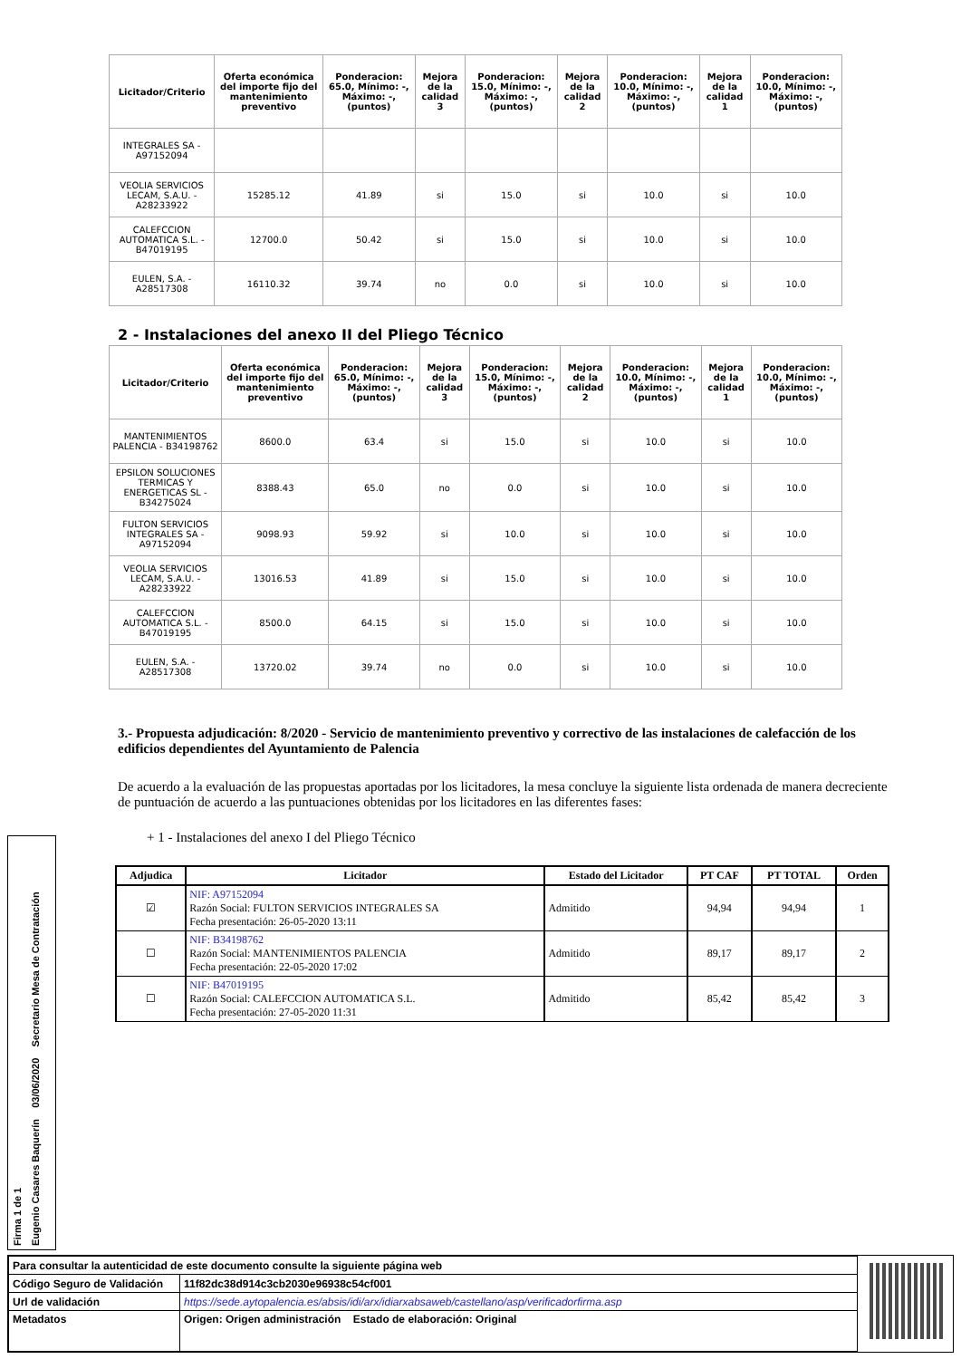| Licitador/Criterio | Oferta económica del importe fijo del mantenimiento preventivo | Ponderacion: 65.0, Mínimo: -, Máximo: -, (puntos) | Mejora de la calidad 3 | Ponderacion: 15.0, Mínimo: -, Máximo: -, (puntos) | Mejora de la calidad 2 | Ponderacion: 10.0, Mínimo: -, Máximo: -, (puntos) | Mejora de la calidad 1 | Ponderacion: 10.0, Mínimo: -, Máximo: -, (puntos) |
| --- | --- | --- | --- | --- | --- | --- | --- | --- |
| INTEGRALES SA - A97152094 | | | | | | | | |
| VEOLIA SERVICIOS LECAM, S.A.U. - A28233922 | 15285.12 | 41.89 | si | 15.0 | si | 10.0 | si | 10.0 |
| CALEFCCION AUTOMATICA S.L. - B47019195 | 12700.0 | 50.42 | si | 15.0 | si | 10.0 | si | 10.0 |
| EULEN, S.A. - A28517308 | 16110.32 | 39.74 | no | 0.0 | si | 10.0 | si | 10.0 |
2 - Instalaciones del anexo II del Pliego Técnico
| Licitador/Criterio | Oferta económica del importe fijo del mantenimiento preventivo | Ponderacion: 65.0, Mínimo: -, Máximo: -, (puntos) | Mejora de la calidad 3 | Ponderacion: 15.0, Mínimo: -, Máximo: -, (puntos) | Mejora de la calidad 2 | Ponderacion: 10.0, Mínimo: -, Máximo: -, (puntos) | Mejora de la calidad 1 | Ponderacion: 10.0, Mínimo: -, Máximo: -, (puntos) |
| --- | --- | --- | --- | --- | --- | --- | --- | --- |
| MANTENIMIENTOS PALENCIA - B34198762 | 8600.0 | 63.4 | si | 15.0 | si | 10.0 | si | 10.0 |
| EPSILON SOLUCIONES TERMICAS Y ENERGETICAS SL - B34275024 | 8388.43 | 65.0 | no | 0.0 | si | 10.0 | si | 10.0 |
| FULTON SERVICIOS INTEGRALES SA - A97152094 | 9098.93 | 59.92 | si | 10.0 | si | 10.0 | si | 10.0 |
| VEOLIA SERVICIOS LECAM, S.A.U. - A28233922 | 13016.53 | 41.89 | si | 15.0 | si | 10.0 | si | 10.0 |
| CALEFCCION AUTOMATICA S.L. - B47019195 | 8500.0 | 64.15 | si | 15.0 | si | 10.0 | si | 10.0 |
| EULEN, S.A. - A28517308 | 13720.02 | 39.74 | no | 0.0 | si | 10.0 | si | 10.0 |
3.- Propuesta adjudicación: 8/2020 - Servicio de mantenimiento preventivo y correctivo de las instalaciones de calefacción de los edificios dependientes del Ayuntamiento de Palencia
De acuerdo a la evaluación de las propuestas aportadas por los licitadores, la mesa concluye la siguiente lista ordenada de manera decreciente de puntuación de acuerdo a las puntuaciones obtenidas por los licitadores en las diferentes fases:
+ 1 - Instalaciones del anexo I del Pliego Técnico
| Adjudica | Licitador | Estado del Licitador | PT CAF | PT TOTAL | Orden |
| --- | --- | --- | --- | --- | --- |
| ☑ | NIF: A97152094 Razón Social: FULTON SERVICIOS INTEGRALES SA Fecha presentación: 26-05-2020 13:11 | Admitido | 94,94 | 94,94 | 1 |
| ☐ | NIF: B34198762 Razón Social: MANTENIMIENTOS PALENCIA Fecha presentación: 22-05-2020 17:02 | Admitido | 89,17 | 89,17 | 2 |
| ☐ | NIF: B47019195 Razón Social: CALEFCCION AUTOMATICA S.L. Fecha presentación: 27-05-2020 11:31 | Admitido | 85,42 | 85,42 | 3 |
Firma 1 de 1
Eugenio Casares Baquerín 03/06/2020 Secretario Mesa de Contratación
| Para consultar la autenticidad de este documento consulte la siguiente página web | |
| Código Seguro de Validación | 11f82dc38d914c3cb2030e96938c54cf001 |
| Url de validación | https://sede.aytopalencia.es/absis/idi/arx/idiarxabsaweb/castellano/asp/verificadorfirma.asp |
| Metadatos | Origen: Origen administración Estado de elaboración: Original |